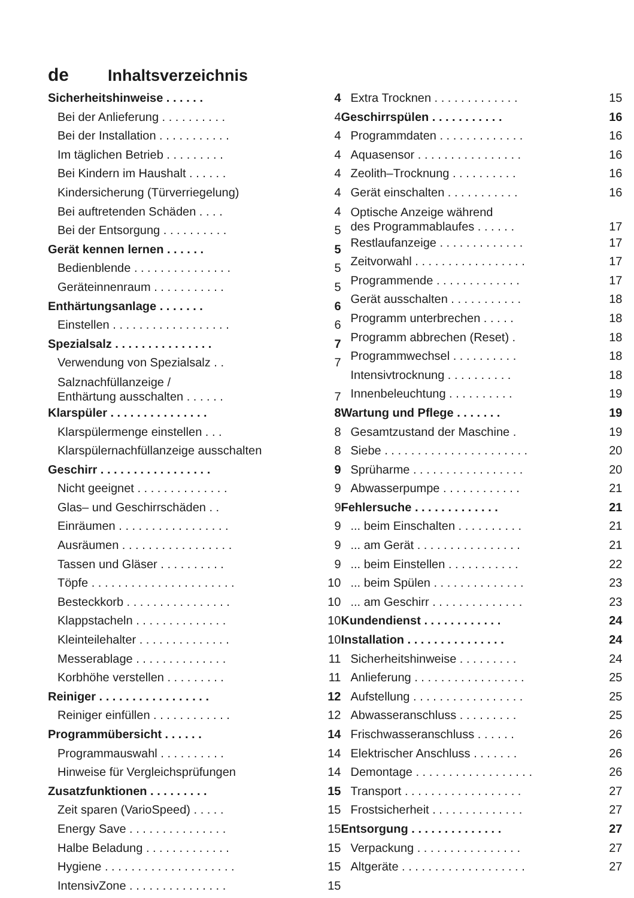de Inhaltsverzeichnis
Sicherheitshinweise . . . . . . 4
Bei der Anlieferung . . . . . . . . . . 4
Bei der Installation . . . . . . . . . . . 4
Im täglichen Betrieb . . . . . . . . . 4
Bei Kindern im Haushalt . . . . . . 4
Kindersicherung (Türverriegelung) 4
Bei auftretenden Schäden . . . . 4
Bei der Entsorgung . . . . . . . . . . 5
Gerät kennen lernen . . . . . . 5
Bedienblende . . . . . . . . . . . . . . . 5
Geräteinnenraum . . . . . . . . . . . 5
Enthärtungsanlage . . . . . . . 6
Einstellen . . . . . . . . . . . . . . . . . . 6
Spezialsalz . . . . . . . . . . . . . . . 7
Verwendung von Spezialsalz . . 7
Salznachfüllanzeige /
Enthärtung ausschalten . . . . . .
7
Klarspüler . . . . . . . . . . . . . . . 8
Klarspülermenge einstellen . . . 8
Klarspülernachfüllanzeige ausschalten 8
Geschirr . . . . . . . . . . . . . . . . . 9
Nicht geeignet . . . . . . . . . . . . . . 9
Glas– und Geschirrschäden . . 9
Einräumen . . . . . . . . . . . . . . . . . 9
Ausräumen . . . . . . . . . . . . . . . . . 9
Tassen und Gläser . . . . . . . . . . 9
Töpfe . . . . . . . . . . . . . . . . . . . . . . 10
Besteckkorb . . . . . . . . . . . . . . . . 10
Klappstacheln . . . . . . . . . . . . . . 10
Kleinteilehalter . . . . . . . . . . . . . . 10
Messerablage . . . . . . . . . . . . . . 11
Korbhöhe verstellen . . . . . . . . . 11
Reiniger . . . . . . . . . . . . . . . . . 12
Reiniger einfüllen . . . . . . . . . . . . 12
Programmübersicht . . . . . . 14
Programmauswahl . . . . . . . . . . 14
Hinweise für Vergleichsprüfungen 14
Zusatzfunktionen . . . . . . . . . 15
Zeit sparen (VarioSpeed) . . . . . 15
Energy Save . . . . . . . . . . . . . . . 15
Halbe Beladung . . . . . . . . . . . . . 15
Hygiene . . . . . . . . . . . . . . . . . . . . 15
IntensivZone . . . . . . . . . . . . . . . 15
Extra Trocknen . . . . . . . . . . . . . 15
Geschirrspülen . . . . . . . . . . . 16
Programmdaten . . . . . . . . . . . . . 16
Aquasensor . . . . . . . . . . . . . . . . 16
Zeolith–Trocknung . . . . . . . . . . 16
Gerät einschalten . . . . . . . . . . . 16
Optische Anzeige während
des Programmablaufes . . . . . .
17
Restlaufanzeige . . . . . . . . . . . . . 17
Zeitvorwahl . . . . . . . . . . . . . . . . . 17
Programmende . . . . . . . . . . . . . 17
Gerät ausschalten . . . . . . . . . . . 18
Programm unterbrechen . . . . . 18
Programm abbrechen (Reset) . 18
Programmwechsel . . . . . . . . . . 18
Intensivtrocknung . . . . . . . . . . 18
Innenbeleuchtung . . . . . . . . . . 19
Wartung und Pflege . . . . . . . 19
Gesamtzustand der Maschine . 19
Siebe . . . . . . . . . . . . . . . . . . . . . . 20
Sprüharme . . . . . . . . . . . . . . . . . 20
Abwasserpumpe . . . . . . . . . . . . 21
Fehlersuche . . . . . . . . . . . . . 21
... beim Einschalten . . . . . . . . . . 21
... am Gerät . . . . . . . . . . . . . . . . 21
... beim Einstellen . . . . . . . . . . . 22
... beim Spülen . . . . . . . . . . . . . . 23
... am Geschirr . . . . . . . . . . . . . . 23
Kundendienst . . . . . . . . . . . . 24
Installation . . . . . . . . . . . . . . . 24
Sicherheitshinweise . . . . . . . . . 24
Anlieferung . . . . . . . . . . . . . . . . . 25
Aufstellung . . . . . . . . . . . . . . . . . 25
Abwasseranschluss . . . . . . . . . 25
Frischwasseranschluss . . . . . . 26
Elektrischer Anschluss . . . . . . . 26
Demontage . . . . . . . . . . . . . . . . . . 26
Transport . . . . . . . . . . . . . . . . . . 27
Frostsicherheit . . . . . . . . . . . . . . 27
Entsorgung . . . . . . . . . . . . . . 27
Verpackung . . . . . . . . . . . . . . . . 27
Altgeräte . . . . . . . . . . . . . . . . . . . 27